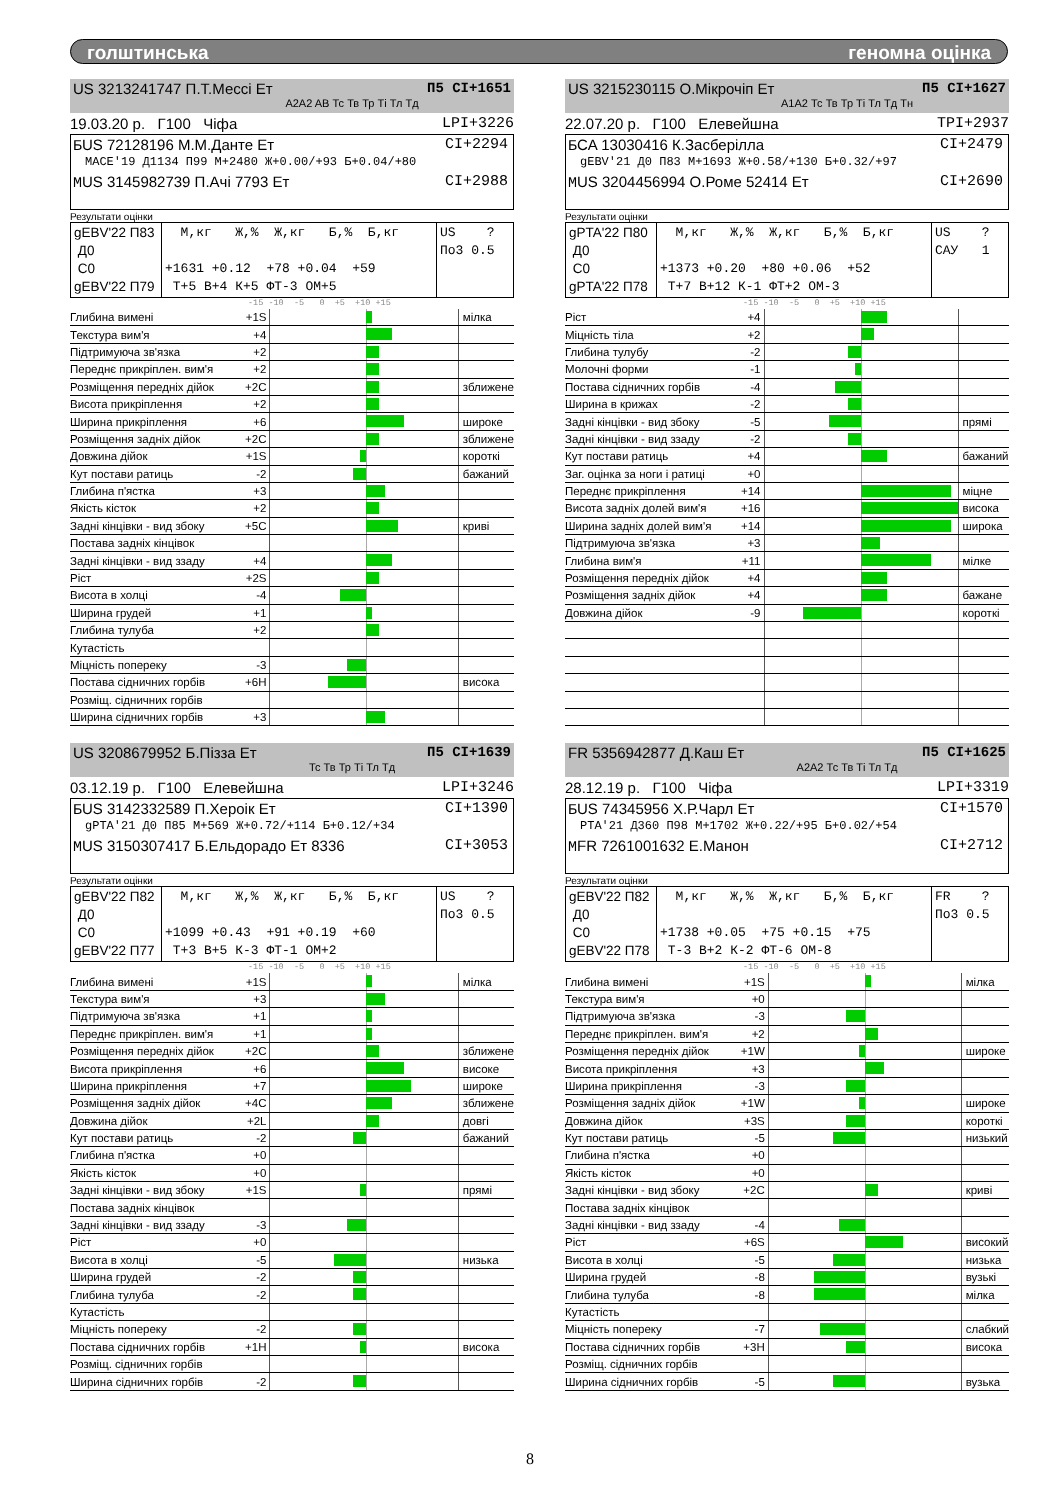голштинська геномна оцінка
US 3213241747 П.Т.Мессі Ет П5 CI+1651
A2A2 AB Тс Тв Тр Ті Тл Тд
19.03.20 р. Г100 Чіфа LPI+3226
БUS 72128196 М.М.Данте Ет CI+2294
MACE'19 Д1134 П99 М+2480 Ж+0.00/+93 Б+0.04/+80
МUS 3145982739 П.Ачі 7793 Ет CI+2988
Результати оцінки
| gEBV'22 П83 Д0 С0 gEBV'22 П79 | М,кг Ж,% Ж,кг Б,% Б,кг +1631 +0.12 +78 +0.04 +59 Т+5 В+4 К+5 ФТ-3 ОМ+5 | US ? По3 0.5 |
-15 -10 -5 0 +5 +10 +15
| Глибина вимені | +1S | | мілка |
| Текстура вим'я | +4 | | |
| Підтримуюча зв'язка | +2 | | |
| Переднє прикріплен. вим'я | +2 | | |
| Розміщення передніх дійок | +2C | | зближене |
| Висота прикріплення | +2 | | |
| Ширина прикріплення | +6 | | широке |
| Розміщення задніх дійок | +2C | | зближене |
| Довжина дійок | +1S | | короткі |
| Кут постави ратиць | -2 | | бажаний |
| Глибина п'ястка | +3 | | |
| Якість кісток | +2 | | |
| Задні кінцівки - вид збоку | +5C | | криві |
| Постава задніх кінцівок | | | |
| Задні кінцівки - вид ззаду | +4 | | |
| Ріст | +2S | | |
| Висота в холці | -4 | | |
| Ширина грудей | +1 | | |
| Глибина тулуба | +2 | | |
| Кутастість | | | |
| Міцність попереку | -3 | | |
| Постава сідничних горбів | +6H | | висока |
| Розміщ. сідничних горбів | | | |
| Ширина сідничних горбів | +3 | | |
US 3215230115 О.Мікрочіп Ет П5 CI+1627
A1A2 Тс Тв Тр Ті Тл Тд Тн
22.07.20 р. Г100 Елевейшна TPI+2937
БCA 13030416 К.Засберілла CI+2479
gEBV'21 Д0 П83 М+1693 Ж+0.58/+130 Б+0.32/+97
МUS 3204456994 О.Роме 52414 Ет CI+2690
Результати оцінки
| gPTA'22 П80 Д0 С0 gPTA'22 П78 | М,кг Ж,% Ж,кг Б,% Б,кг +1373 +0.20 +80 +0.06 +52 Т+7 В+12 К-1 ФТ+2 ОМ-3 | US ? САУ 1 |
-15 -10 -5 0 +5 +10 +15
| Ріст | +4 | | |
| Міцність тіла | +2 | | |
| Глибина тулубу | -2 | | |
| Молочні форми | -1 | | |
| Постава сідничних горбів | -4 | | |
| Ширина в крижах | -2 | | |
| Задні кінцівки - вид збоку | -5 | | прямі |
| Задні кінцівки - вид ззаду | -2 | | |
| Кут постави ратиць | +4 | | бажаний |
| Заг. оцінка за ноги і ратиці | +0 | | |
| Переднє прикріплення | +14 | | міцне |
| Висота задніх долей вим'я | +16 | | висока |
| Ширина задніх долей вим'я | +14 | | широка |
| Підтримуюча зв'язка | +3 | | |
| Глибина вим'я | +11 | | мілке |
| Розміщення передніх дійок | +4 | | |
| Розміщення задніх дійок | +4 | | бажане |
| Довжина дійок | -9 | | короткі |
US 3208679952 Б.Пізза Ет П5 CI+1639
Тс Тв Тр Ті Тл Тд
03.12.19 р. Г100 Елевейшна LPI+3246
БUS 3142332589 П.Хероік Ет CI+1390
gPTA'21 Д0 П85 М+569 Ж+0.72/+114 Б+0.12/+34
МUS 3150307417 Б.Ельдорадо Ет 8336 CI+3053
Результати оцінки
| gEBV'22 П82 Д0 С0 gEBV'22 П77 | М,кг Ж,% Ж,кг Б,% Б,кг +1099 +0.43 +91 +0.19 +60 Т+3 В+5 К-3 ФТ-1 ОМ+2 | US ? По3 0.5 |
-15 -10 -5 0 +5 +10 +15
| Глибина вимені | +1S | | мілка |
| Текстура вим'я | +3 | | |
| Підтримуюча зв'язка | +1 | | |
| Переднє прикріплен. вим'я | +1 | | |
| Розміщення передніх дійок | +2C | | зближене |
| Висота прикріплення | +6 | | високе |
| Ширина прикріплення | +7 | | широке |
| Розміщення задніх дійок | +4C | | зближене |
| Довжина дійок | +2L | | довгі |
| Кут постави ратиць | -2 | | бажаний |
| Глибина п'ястка | +0 | | |
| Якість кісток | +0 | | |
| Задні кінцівки - вид збоку | +1S | | прямі |
| Постава задніх кінцівок | | | |
| Задні кінцівки - вид ззаду | -3 | | |
| Ріст | +0 | | |
| Висота в холці | -5 | | низька |
| Ширина грудей | -2 | | |
| Глибина тулуба | -2 | | |
| Кутастість | | | |
| Міцність попереку | -2 | | |
| Постава сідничних горбів | +1H | | висока |
| Розміщ. сідничних горбів | | | |
| Ширина сідничних горбів | -2 | | |
FR 5356942877 Д.Каш Ет П5 CI+1625
A2A2 Тс Тв Ті Тл Тд
28.12.19 р. Г100 Чіфа LPI+3319
БUS 74345956 Х.Р.Чарл Ет CI+1570
PTA'21 Д360 П98 М+1702 Ж+0.22/+95 Б+0.02/+54
МFR 7261001632 Е.Манон CI+2712
Результати оцінки
| gEBV'22 П82 Д0 С0 gEBV'22 П78 | М,кг Ж,% Ж,кг Б,% Б,кг +1738 +0.05 +75 +0.15 +75 Т-3 В+2 К-2 ФТ-6 ОМ-8 | FR ? По3 0.5 |
-15 -10 -5 0 +5 +10 +15
| Глибина вимені | +1S | | мілка |
| Текстура вим'я | +0 | | |
| Підтримуюча зв'язка | -3 | | |
| Переднє прикріплен. вим'я | +2 | | |
| Розміщення передніх дійок | +1W | | широке |
| Висота прикріплення | +3 | | |
| Ширина прикріплення | -3 | | |
| Розміщення задніх дійок | +1W | | широке |
| Довжина дійок | +3S | | короткі |
| Кут постави ратиць | -5 | | низький |
| Глибина п'ястка | +0 | | |
| Якість кісток | +0 | | |
| Задні кінцівки - вид збоку | +2C | | криві |
| Постава задніх кінцівок | | | |
| Задні кінцівки - вид ззаду | -4 | | |
| Ріст | +6S | | високий |
| Висота в холці | -5 | | низька |
| Ширина грудей | -8 | | вузькі |
| Глибина тулуба | -8 | | мілка |
| Кутастість | | | |
| Міцність попереку | -7 | | слабкий |
| Постава сідничних горбів | +3H | | висока |
| Розміщ. сідничних горбів | | | |
| Ширина сідничних горбів | -5 | | вузька |
8